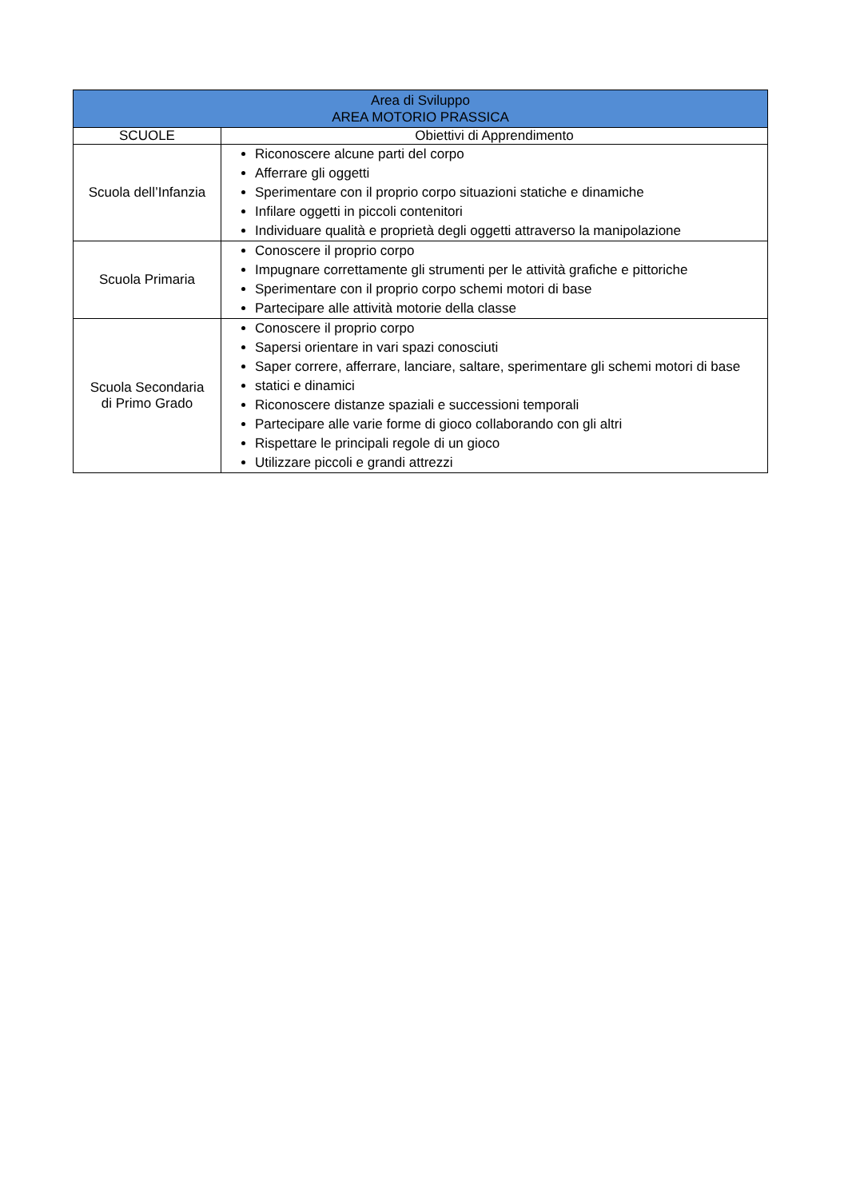| Area di Sviluppo AREA MOTORIO PRASSICA | |
| --- | --- |
| SCUOLE | Obiettivi di Apprendimento |
| Scuola dell’Infanzia | Riconoscere alcune parti del corpo Afferrare gli oggetti Sperimentare con il proprio corpo situazioni statiche e dinamiche Infilare oggetti in piccoli contenitori Individuare qualità e proprietà degli oggetti attraverso la manipolazione |
| Scuola Primaria | Conoscere il proprio corpo Impugnare correttamente gli strumenti per le attività grafiche e pittoriche Sperimentare con il proprio corpo schemi motori di base Partecipare alle attività motorie della classe |
| Scuola Secondaria di Primo Grado | Conoscere il proprio corpo Sapersi orientare in vari spazi conosciuti Saper correre, afferrare, lanciare, saltare, sperimentare gli schemi motori di base statici e dinamici Riconoscere distanze spaziali e successioni temporali Partecipare alle varie forme di gioco collaborando con gli altri Rispettare le principali regole di un gioco Utilizzare piccoli e grandi attrezzi |